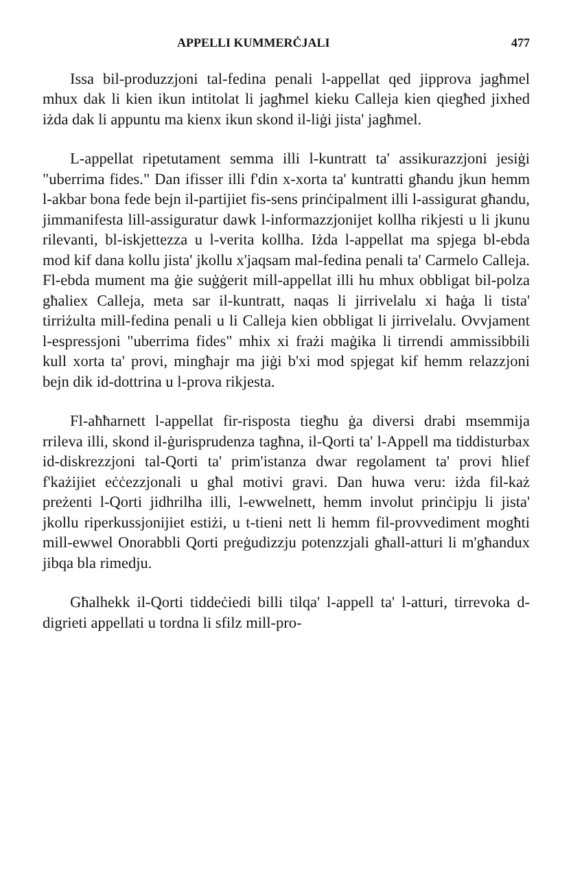APPELLI KUMMERĊJALI 477
Issa bil-produzzjoni tal-fedina penali l-appellat qed jipprova jagħmel mhux dak li kien ikun intitolat li jagħmel kieku Calleja kien qiegħed jixhed iżda dak li appuntu ma kienx ikun skond il-liġi jista' jagħmel.
L-appellat ripetutament semma illi l-kuntratt ta' assikurazzjoni jesiġi "uberrima fides." Dan ifisser illi f'din x-xorta ta' kuntratti għandu jkun hemm l-akbar bona fede bejn il-partijiet fis-sens prinċipalment illi l-assigurat għandu, jimmanifesta lill-assiguratur dawk l-informazzjonijet kollha rikjesti u li jkunu rilevanti, bl-iskjettezza u l-verita kollha. Iżda l-appellat ma spjega bl-ebda mod kif dana kollu jista' jkollu x'jaqsam mal-fedina penali ta' Carmelo Calleja. Fl-ebda mument ma ġie suġġerit mill-appellat illi hu mhux obbligat bil-polza għaliex Calleja, meta sar il-kuntratt, naqas li jirrivelalu xi ħaġa li tista' tirriżulta mill-fedina penali u li Calleja kien obbligat li jirrivelalu. Ovvjament l-espressjoni "uberrima fides" mhix xi frażi maġika li tirrendi ammissibbili kull xorta ta' provi, mingħajr ma jiġi b'xi mod spjegat kif hemm relazzjoni bejn dik id-dottrina u l-prova rikjesta.
Fl-aħħarnett l-appellat fir-risposta tiegħu ġa diversi drabi msemmija rrileva illi, skond il-ġurisprudenza tagħna, il-Qorti ta' l-Appell ma tiddisturbax id-diskrezzjoni tal-Qorti ta' prim'istanza dwar regolament ta' provi ħlief f'każijiet eċċezzjonali u għal motivi gravi. Dan huwa veru: iżda fil-każ preżenti l-Qorti jidhrilha illi, l-ewwelnett, hemm involut prinċipju li jista' jkollu riperkussjonijiet estiżi, u t-tieni nett li hemm fil-provvediment mogħti mill-ewwel Onorabbli Qorti preġudizzju potenzzjali għall-atturi li m'għandux jibqa bla rimedju.
Għalhekk il-Qorti tiddeċiedi billi tilqa' l-appell ta' l-atturi, tirrevoka d-digrieti appellati u tordna li sfilz mill-pro-